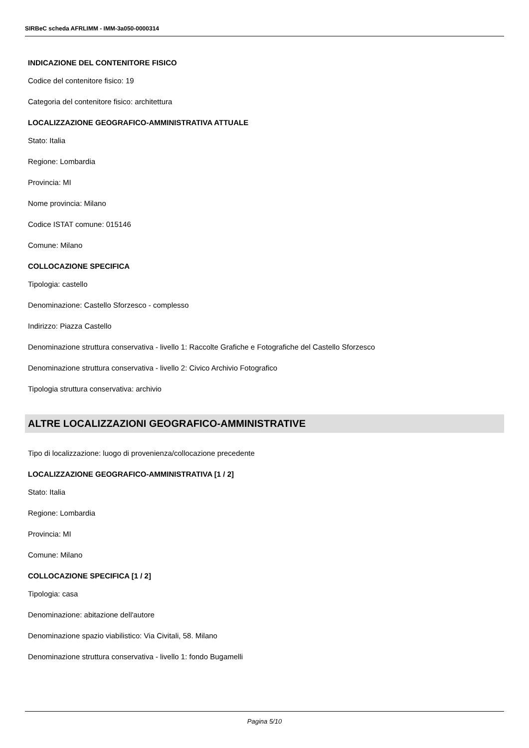SIRBeC scheda AFRLIMM - IMM-3a050-0000314
INDICAZIONE DEL CONTENITORE FISICO
Codice del contenitore fisico: 19
Categoria del contenitore fisico: architettura
LOCALIZZAZIONE GEOGRAFICO-AMMINISTRATIVA ATTUALE
Stato: Italia
Regione: Lombardia
Provincia: MI
Nome provincia: Milano
Codice ISTAT comune: 015146
Comune: Milano
COLLOCAZIONE SPECIFICA
Tipologia: castello
Denominazione: Castello Sforzesco - complesso
Indirizzo: Piazza Castello
Denominazione struttura conservativa - livello 1: Raccolte Grafiche e Fotografiche del Castello Sforzesco
Denominazione struttura conservativa - livello 2: Civico Archivio Fotografico
Tipologia struttura conservativa: archivio
ALTRE LOCALIZZAZIONI GEOGRAFICO-AMMINISTRATIVE
Tipo di localizzazione: luogo di provenienza/collocazione precedente
LOCALIZZAZIONE GEOGRAFICO-AMMINISTRATIVA [1 / 2]
Stato: Italia
Regione: Lombardia
Provincia: MI
Comune: Milano
COLLOCAZIONE SPECIFICA [1 / 2]
Tipologia: casa
Denominazione: abitazione dell'autore
Denominazione spazio viabilistico: Via Civitali, 58. Milano
Denominazione struttura conservativa - livello 1: fondo Bugamelli
Pagina 5/10